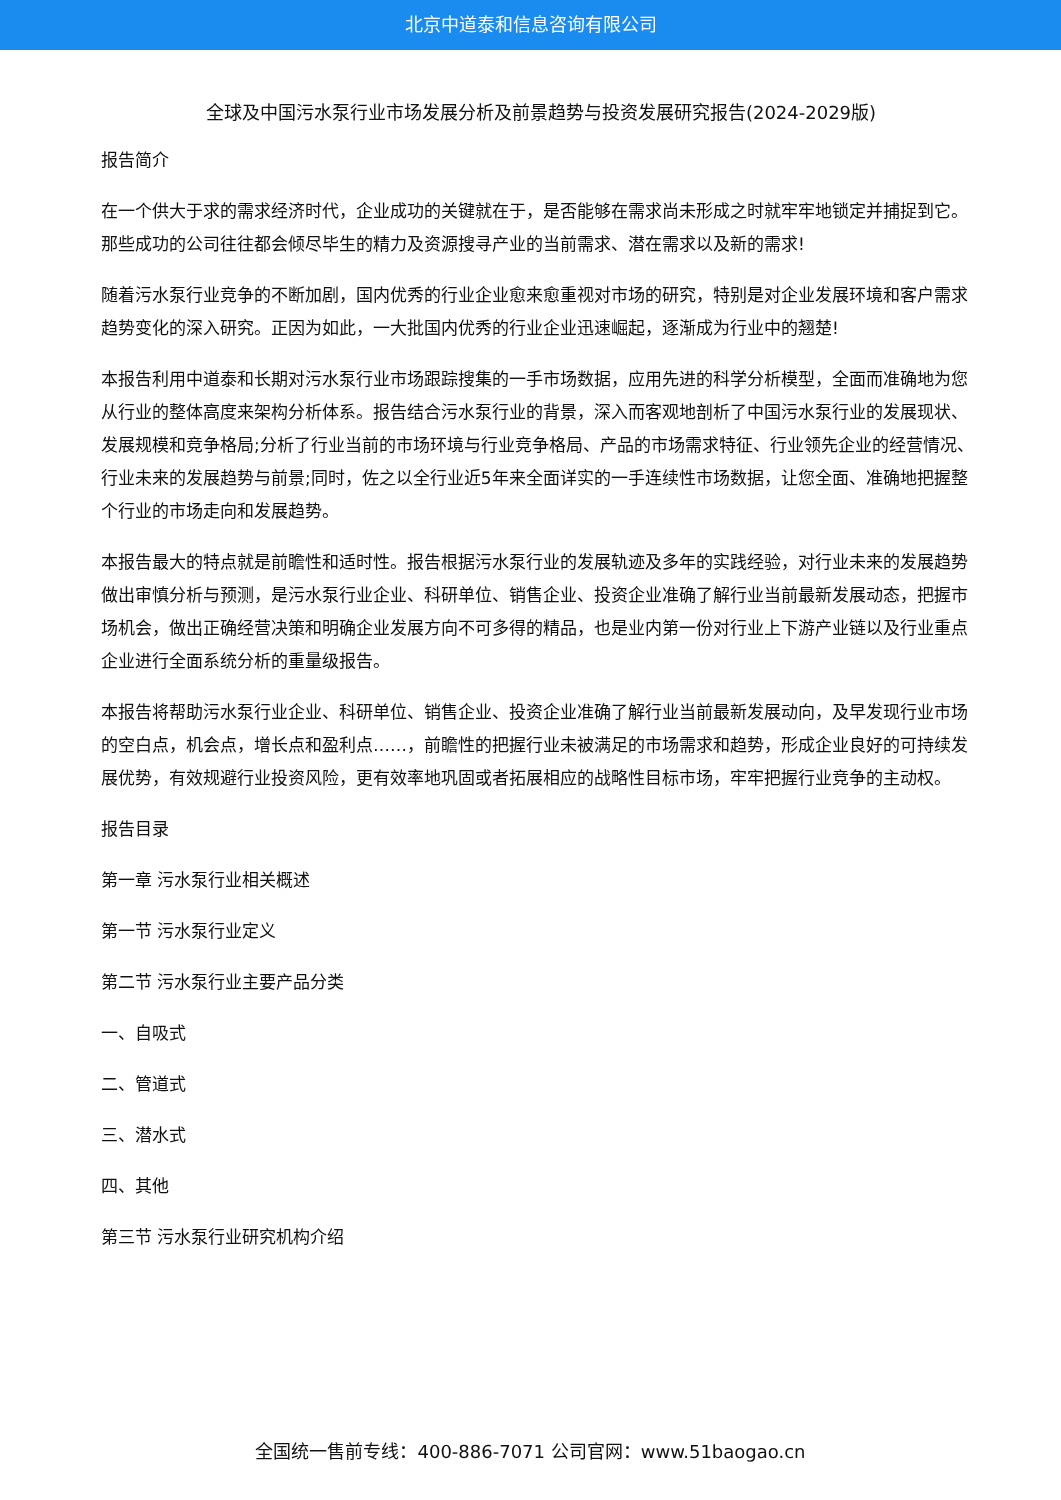北京中道泰和信息咨询有限公司
全球及中国污水泵行业市场发展分析及前景趋势与投资发展研究报告(2024-2029版)
报告简介
在一个供大于求的需求经济时代，企业成功的关键就在于，是否能够在需求尚未形成之时就牢牢地锁定并捕捉到它。那些成功的公司往往都会倾尽毕生的精力及资源搜寻产业的当前需求、潜在需求以及新的需求!
随着污水泵行业竞争的不断加剧，国内优秀的行业企业愈来愈重视对市场的研究，特别是对企业发展环境和客户需求趋势变化的深入研究。正因为如此，一大批国内优秀的行业企业迅速崛起，逐渐成为行业中的翘楚!
本报告利用中道泰和长期对污水泵行业市场跟踪搜集的一手市场数据，应用先进的科学分析模型，全面而准确地为您从行业的整体高度来架构分析体系。报告结合污水泵行业的背景，深入而客观地剖析了中国污水泵行业的发展现状、发展规模和竞争格局;分析了行业当前的市场环境与行业竞争格局、产品的市场需求特征、行业领先企业的经营情况、行业未来的发展趋势与前景;同时，佐之以全行业近5年来全面详实的一手连续性市场数据，让您全面、准确地把握整个行业的市场走向和发展趋势。
本报告最大的特点就是前瞻性和适时性。报告根据污水泵行业的发展轨迹及多年的实践经验，对行业未来的发展趋势做出审慎分析与预测，是污水泵行业企业、科研单位、销售企业、投资企业准确了解行业当前最新发展动态，把握市场机会，做出正确经营决策和明确企业发展方向不可多得的精品，也是业内第一份对行业上下游产业链以及行业重点企业进行全面系统分析的重量级报告。
本报告将帮助污水泵行业企业、科研单位、销售企业、投资企业准确了解行业当前最新发展动向，及早发现行业市场的空白点，机会点，增长点和盈利点……，前瞻性的把握行业未被满足的市场需求和趋势，形成企业良好的可持续发展优势，有效规避行业投资风险，更有效率地巩固或者拓展相应的战略性目标市场，牢牢把握行业竞争的主动权。
报告目录
第一章 污水泵行业相关概述
第一节 污水泵行业定义
第二节 污水泵行业主要产品分类
一、自吸式
二、管道式
三、潜水式
四、其他
第三节 污水泵行业研究机构介绍
全国统一售前专线：400-886-7071 公司官网：www.51baogao.cn